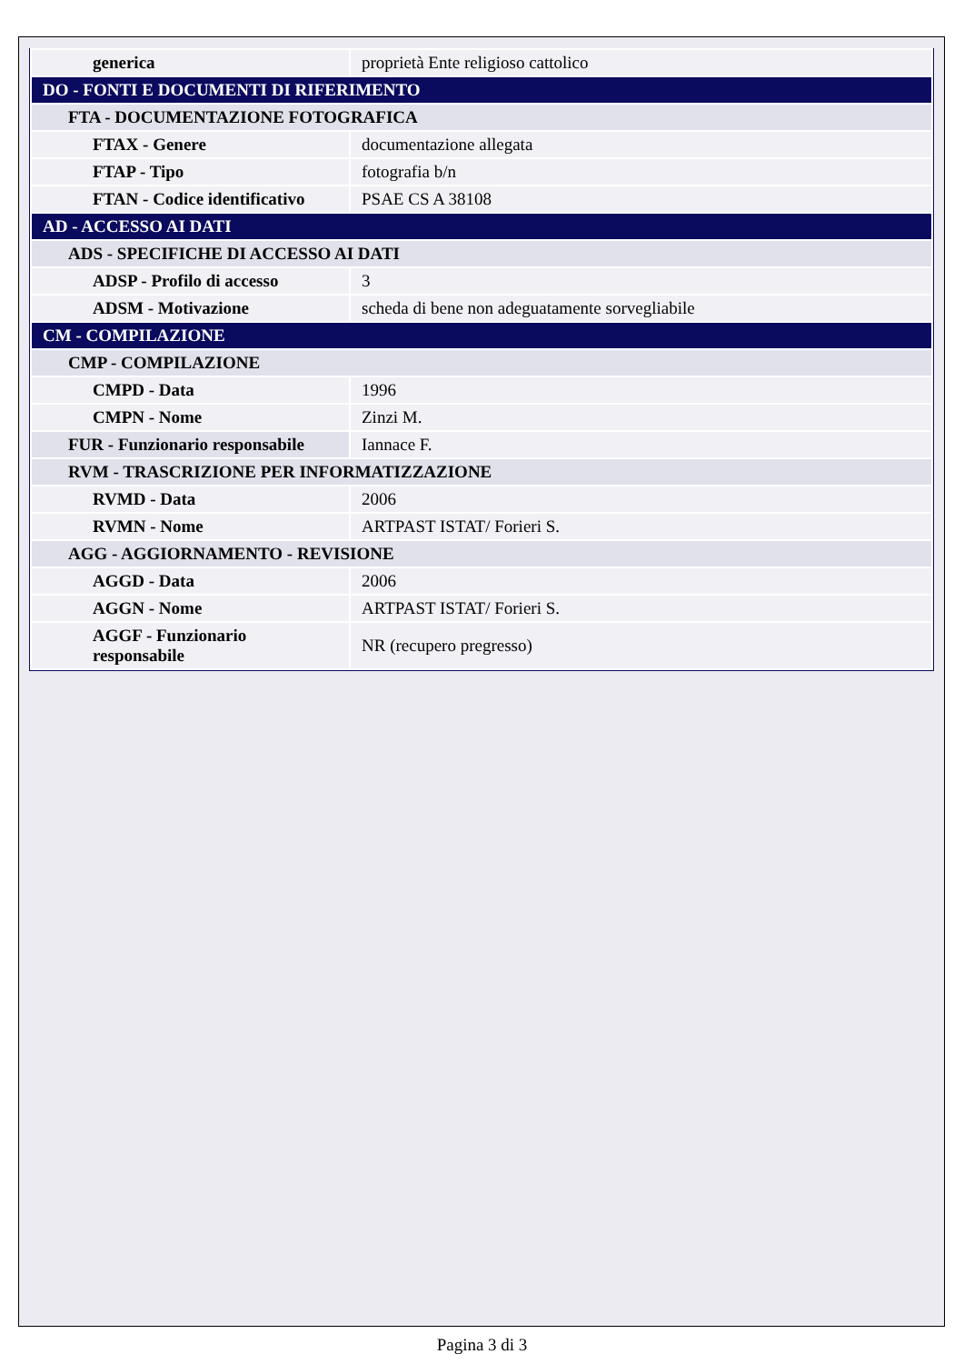| generica | proprietà Ente religioso cattolico |
| DO - FONTI E DOCUMENTI DI RIFERIMENTO | |
| FTA - DOCUMENTAZIONE FOTOGRAFICA | |
| FTAX - Genere | documentazione allegata |
| FTAP - Tipo | fotografia b/n |
| FTAN - Codice identificativo | PSAE CS A 38108 |
| AD - ACCESSO AI DATI | |
| ADS - SPECIFICHE DI ACCESSO AI DATI | |
| ADSP - Profilo di accesso | 3 |
| ADSM - Motivazione | scheda di bene non adeguatamente sorvegliabile |
| CM - COMPILAZIONE | |
| CMP - COMPILAZIONE | |
| CMPD - Data | 1996 |
| CMPN - Nome | Zinzi M. |
| FUR - Funzionario responsabile | Iannace F. |
| RVM - TRASCRIZIONE PER INFORMATIZZAZIONE | |
| RVMD - Data | 2006 |
| RVMN - Nome | ARTPAST ISTAT/ Forieri S. |
| AGG - AGGIORNAMENTO - REVISIONE | |
| AGGD - Data | 2006 |
| AGGN - Nome | ARTPAST ISTAT/ Forieri S. |
| AGGF - Funzionario responsabile | NR (recupero pregresso) |
Pagina 3 di 3